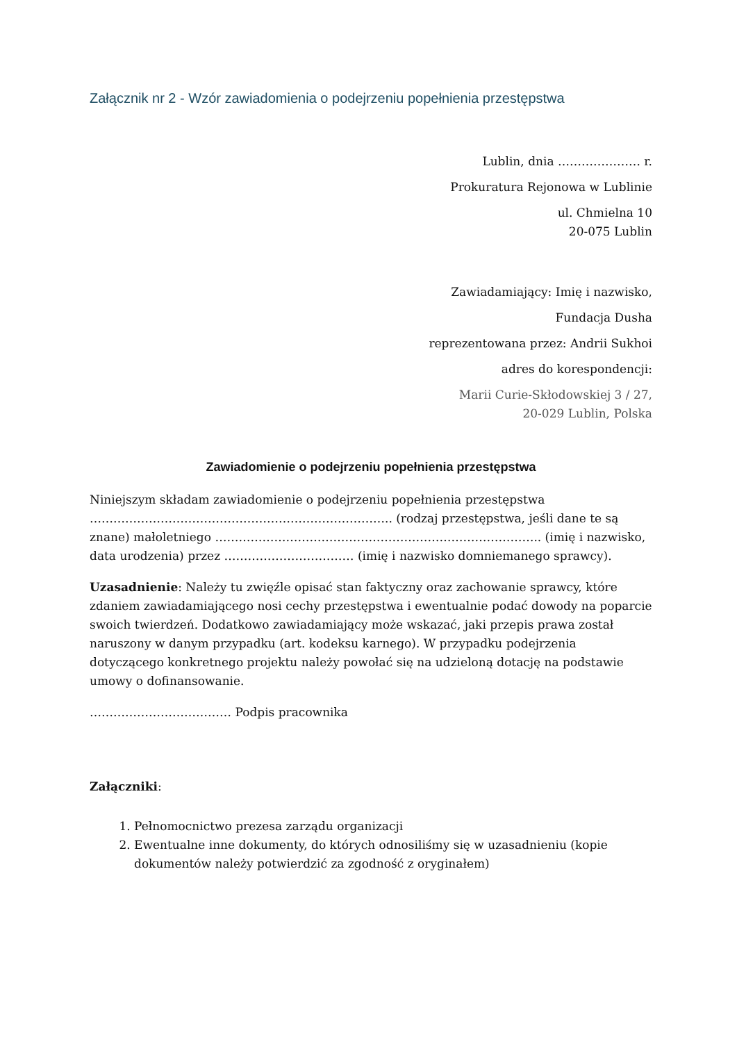Załącznik nr 2 - Wzór zawiadomienia o podejrzeniu popełnienia przestępstwa
Lublin, dnia ………………… r.
Prokuratura Rejonowa w Lublinie
ul. Chmielna 10
20-075 Lublin
Zawiadamiający: Imię i nazwisko,
Fundacja Dusha
reprezentowana przez: Andrii Sukhoi
adres do korespondencji:
Marii Curie-Skłodowskiej 3 / 27,
20-029 Lublin, Polska
Zawiadomienie o podejrzeniu popełnienia przestępstwa
Niniejszym składam zawiadomienie o podejrzeniu popełnienia przestępstwa ………………………………………………………………….. (rodzaj przestępstwa, jeśli dane te są znane) małoletniego ……………………………………………………………………….. (imię i nazwisko, data urodzenia) przez …………………………… (imię i nazwisko domniemanego sprawcy).
Uzasadnienie: Należy tu zwięźle opisać stan faktyczny oraz zachowanie sprawcy, które zdaniem zawiadamiającego nosi cechy przestępstwa i ewentualnie podać dowody na poparcie swoich twierdzeń. Dodatkowo zawiadamiający może wskazać, jaki przepis prawa został naruszony w danym przypadku (art. kodeksu karnego). W przypadku podejrzenia dotyczącego konkretnego projektu należy powołać się na udzieloną dotację na podstawie umowy o dofinansowanie.
……………………………… Podpis pracownika
Załączniki:
1. Pełnomocnictwo prezesa zarządu organizacji
2. Ewentualne inne dokumenty, do których odnosiliśmy się w uzasadnieniu (kopie dokumentów należy potwierdzić za zgodność z oryginałem)